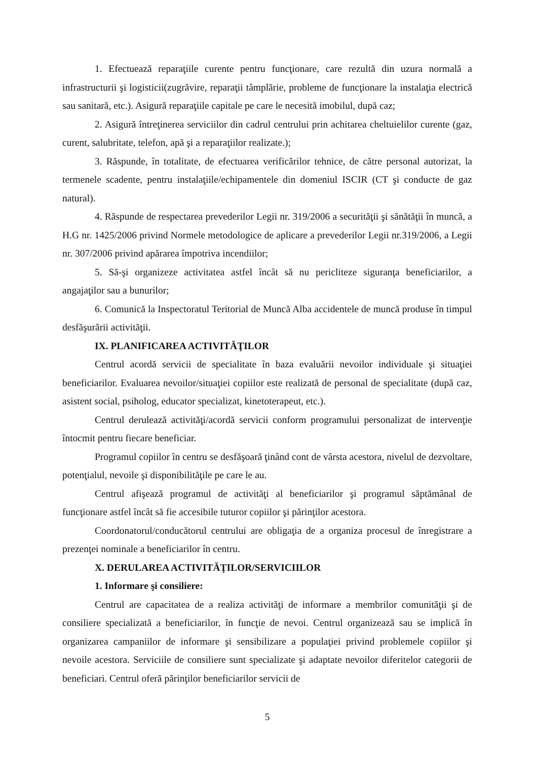1. Efectuează reparaţiile curente pentru funcţionare, care rezultă din uzura normală a infrastructurii şi logisticii(zugrăvire, reparaţii tâmplărie, probleme de funcţionare la instalaţia electrică sau sanitară, etc.). Asigură reparaţiile capitale pe care le necesită imobilul, după caz;
2. Asigură întreţinerea serviciilor din cadrul centrului prin achitarea cheltuielilor curente (gaz, curent, salubritate, telefon, apă şi a reparaţiilor realizate.);
3. Răspunde, în totalitate, de efectuarea verificărilor tehnice, de către personal autorizat, la termenele scadente, pentru instalaţiile/echipamentele din domeniul ISCIR (CT şi conducte de gaz natural).
4. Răspunde de respectarea prevederilor Legii nr. 319/2006 a securităţii şi sănătăţii în muncă, a H.G nr. 1425/2006 privind Normele metodologice de aplicare a prevederilor Legii nr.319/2006, a Legii nr. 307/2006 privind apărarea împotriva incendiilor;
5. Să-şi organizeze activitatea astfel încât să nu pericliteze siguranţa beneficiarilor, a angajaţilor sau a bunurilor;
6. Comunică la Inspectoratul Teritorial de Muncă Alba accidentele de muncă produse în timpul desfăşurării activităţii.
IX. PLANIFICAREA ACTIVITĂŢILOR
Centrul acordă servicii de specialitate în baza evaluării nevoilor individuale şi situaţiei beneficiarilor. Evaluarea nevoilor/situaţiei copiilor este realizată de personal de specialitate (după caz, asistent social, psiholog, educator specializat, kinetoterapeut, etc.).
Centrul derulează activităţi/acordă servicii conform programului personalizat de intervenţie întocmit pentru fiecare beneficiar.
Programul copiilor în centru se desfăşoară ţinând cont de vârsta acestora, nivelul de dezvoltare, potenţialul, nevoile şi disponibilităţile pe care le au.
Centrul afişează programul de activităţi al beneficiarilor şi programul săptămânal de funcţionare astfel încât să fie accesibile tuturor copiilor şi părinţilor acestora.
Coordonatorul/conducătorul centrului are obligaţia de a organiza procesul de înregistrare a prezenţei nominale a beneficiarilor în centru.
X. DERULAREA ACTIVITĂŢILOR/SERVICIILOR
1. Informare şi consiliere:
Centrul are capacitatea de a realiza activităţi de informare a membrilor comunităţii şi de consiliere specializată a beneficiarilor, în funcţie de nevoi. Centrul organizează sau se implică în organizarea campaniilor de informare şi sensibilizare a populaţiei privind problemele copiilor şi nevoile acestora. Serviciile de consiliere sunt specializate şi adaptate nevoilor diferitelor categorii de beneficiari. Centrul oferă părinţilor beneficiarilor servicii de
5